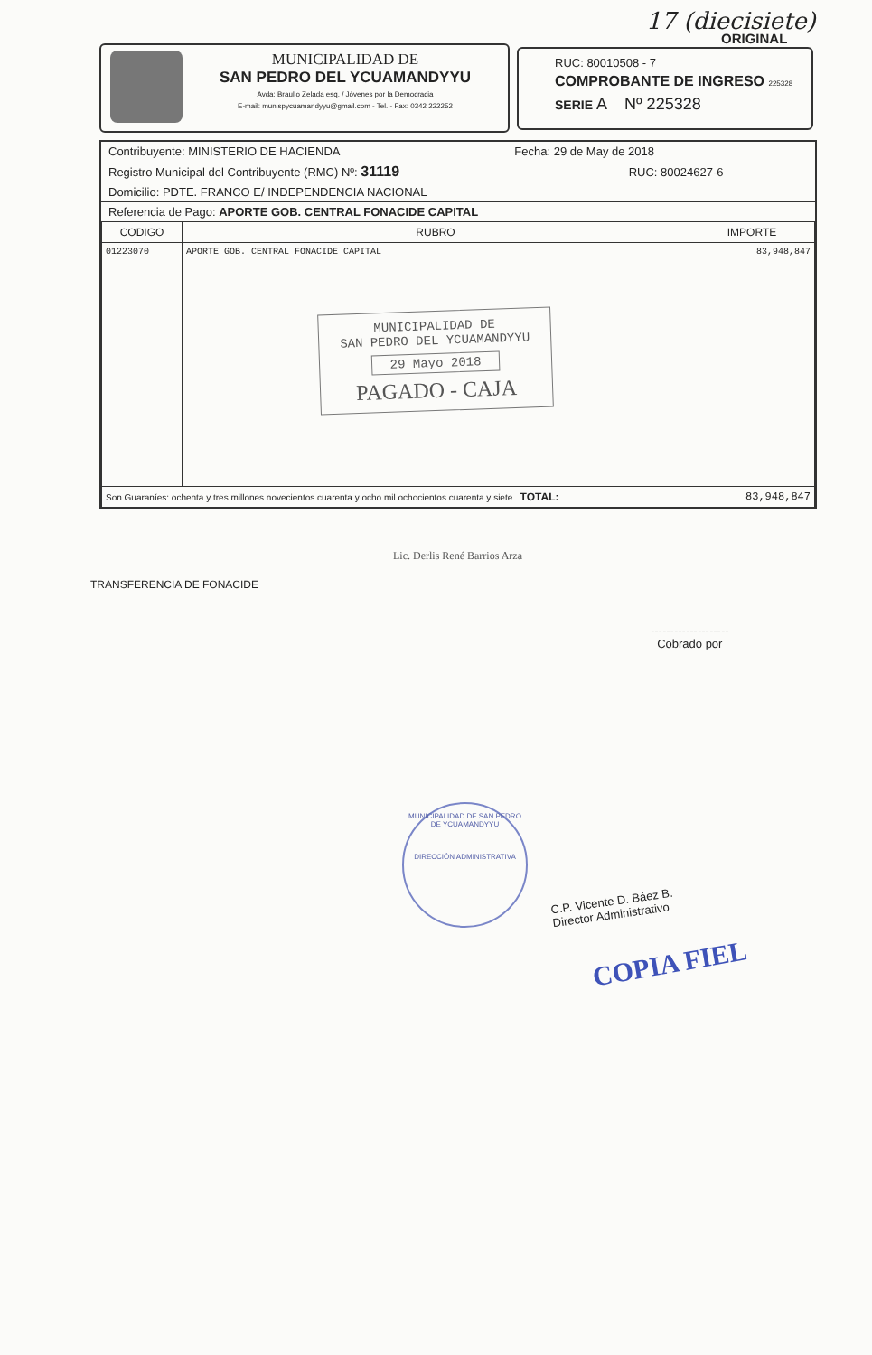17 (diecisiete)
ORIGINAL
MUNICIPALIDAD DE
SAN PEDRO DEL YCUAMANDYYU
Avda: Braulio Zelada esq. / Jóvenes por la Democracia
E-mail: munispycuamandyyu@gmail.com - Tel. - Fax: 0342 222252
RUC: 80010508 - 7
COMPROBANTE DE INGRESO 225328
SERIE A Nº 225328
Contribuyente: MINISTERIO DE HACIENDA Fecha: 29 de May de 2018
Registro Municipal del Contribuyente (RMC) Nº: 31119 RUC: 80024627-6
Domicilio: PDTE. FRANCO E/ INDEPENDENCIA NACIONAL
Referencia de Pago: APORTE GOB. CENTRAL FONACIDE CAPITAL
| CODIGO | RUBRO | IMPORTE |
| --- | --- | --- |
| 01223070 | APORTE GOB. CENTRAL FONACIDE CAPITAL MUNICIPALIDAD DE SAN PEDRO DEL YCUAMANDYYU 29 Mayo 2018 PAGADO - CAJA | 83,948,847 |
| Son Guaraníes: ochenta y tres millones novecientos cuarenta y ocho mil ochocientos cuarenta y siete TOTAL: | | 83,948,847 |
Lic. Derlis René Barrios Arza
TRANSFERENCIA DE FONACIDE
--------------------
Cobrado por
MUNICIPALIDAD DE SAN PEDRO DE YCUAMANDYYU
DIRECCIÓN ADMINISTRATIVA
C.P. Vicente D. Báez B.
Director Administrativo
COPIA FIEL